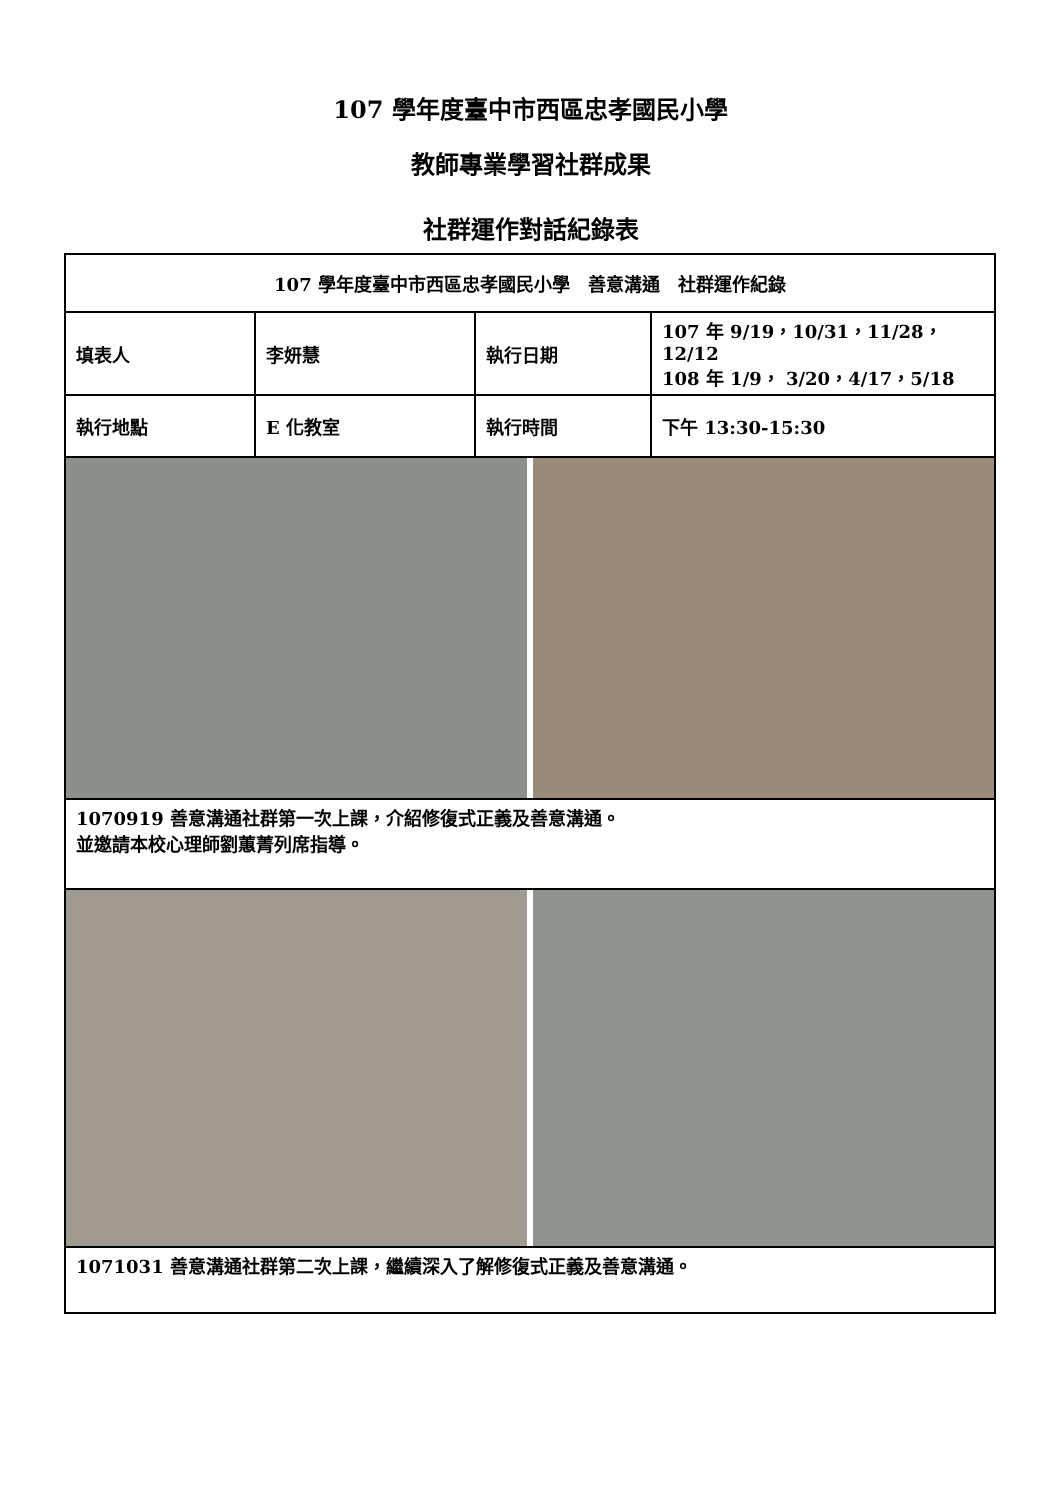107 學年度臺中市西區忠孝國民小學
教師專業學習社群成果
社群運作對話紀錄表
| 107 學年度臺中市西區忠孝國民小學 善意溝通 社群運作紀錄 | | | |
| 填表人 | 李妍慧 | 執行日期 | 107 年 9/19，10/31，11/28，12/12 108 年 1/9， 3/20，4/17，5/18 |
| 執行地點 | E 化教室 | 執行時間 | 下午 13:30-15:30 |
| 1070919 善意溝通社群第一次上課，介紹修復式正義及善意溝通。 並邀請本校心理師劉蕙菁列席指導。 | | | |
| 1071031 善意溝通社群第二次上課，繼續深入了解修復式正義及善意溝通。 | | | |